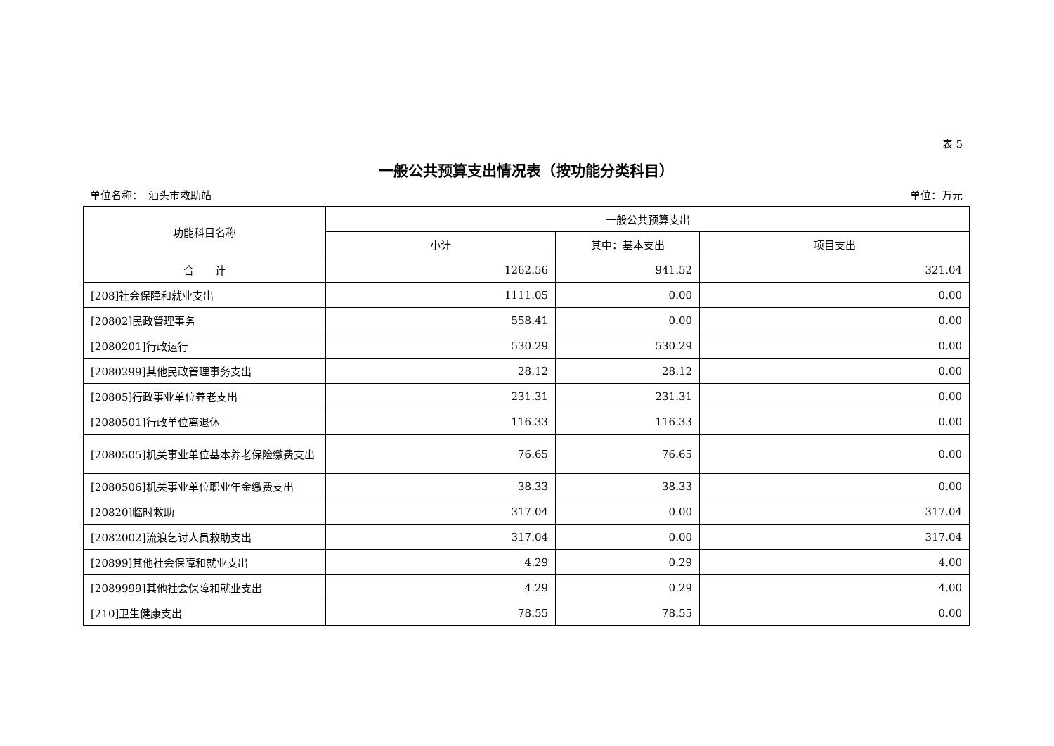表 5
一般公共预算支出情况表（按功能分类科目）
单位名称：　汕头市救助站 单位：万元
| 功能科目名称 | 一般公共预算支出 | | |
| --- | --- | --- | --- |
| | 小计 | 其中：基本支出 | 项目支出 |
| 合 计 | 1262.56 | 941.52 | 321.04 |
| [208]社会保障和就业支出 | 1111.05 | 0.00 | 0.00 |
| [20802]民政管理事务 | 558.41 | 0.00 | 0.00 |
| [2080201]行政运行 | 530.29 | 530.29 | 0.00 |
| [2080299]其他民政管理事务支出 | 28.12 | 28.12 | 0.00 |
| [20805]行政事业单位养老支出 | 231.31 | 231.31 | 0.00 |
| [2080501]行政单位离退休 | 116.33 | 116.33 | 0.00 |
| [2080505]机关事业单位基本养老保险缴费支出 | 76.65 | 76.65 | 0.00 |
| [2080506]机关事业单位职业年金缴费支出 | 38.33 | 38.33 | 0.00 |
| [20820]临时救助 | 317.04 | 0.00 | 317.04 |
| [2082002]流浪乞讨人员救助支出 | 317.04 | 0.00 | 317.04 |
| [20899]其他社会保障和就业支出 | 4.29 | 0.29 | 4.00 |
| [2089999]其他社会保障和就业支出 | 4.29 | 0.29 | 4.00 |
| [210]卫生健康支出 | 78.55 | 78.55 | 0.00 |